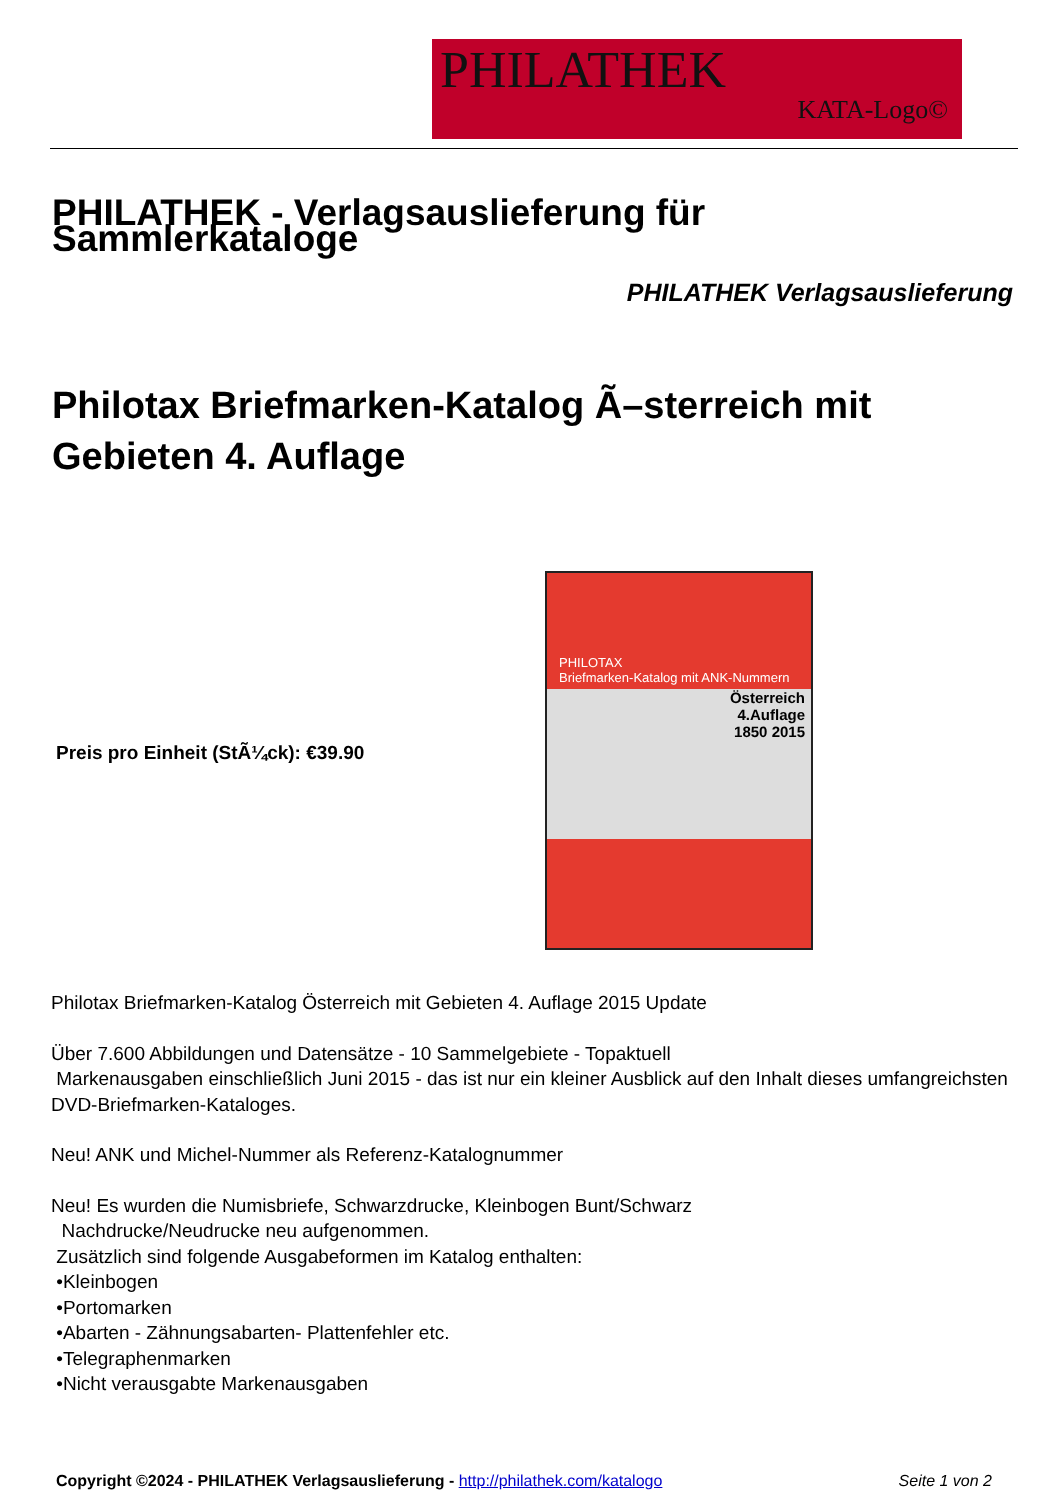PHILATHEK
KATA-Logo©
PHILATHEK - Verlagsauslieferung für Sammlerkataloge
PHILATHEK Verlagsauslieferung
Philotax Briefmarken-Katalog Ã–sterreich mit Gebieten 4. Auflage
Preis pro Einheit (StÃ¼ck): €39.90
PHILOTAX
Briefmarken-Katalog mit ANK-Nummern
Österreich
4.Auflage
1850 2015
Philotax Briefmarken-Katalog Österreich mit Gebieten 4. Auflage 2015 Update
Über 7.600 Abbildungen und Datensätze - 10 Sammelgebiete - Topaktuell
Markenausgaben einschließlich Juni 2015 - das ist nur ein kleiner Ausblick auf den Inhalt dieses umfangreichsten DVD-Briefmarken-Kataloges.
Neu! ANK und Michel-Nummer als Referenz-Katalognummer
Neu! Es wurden die Numisbriefe, Schwarzdrucke, Kleinbogen Bunt/Schwarz
Nachdrucke/Neudrucke neu aufgenommen.
Zusätzlich sind folgende Ausgabeformen im Katalog enthalten:
•Kleinbogen
•Portomarken
•Abarten - Zähnungsabarten- Plattenfehler etc.
•Telegraphenmarken
•Nicht verausgabte Markenausgaben
Copyright ©2024 - PHILATHEK Verlagsauslieferung - http://philathek.com/katalogo Seite 1 von 2